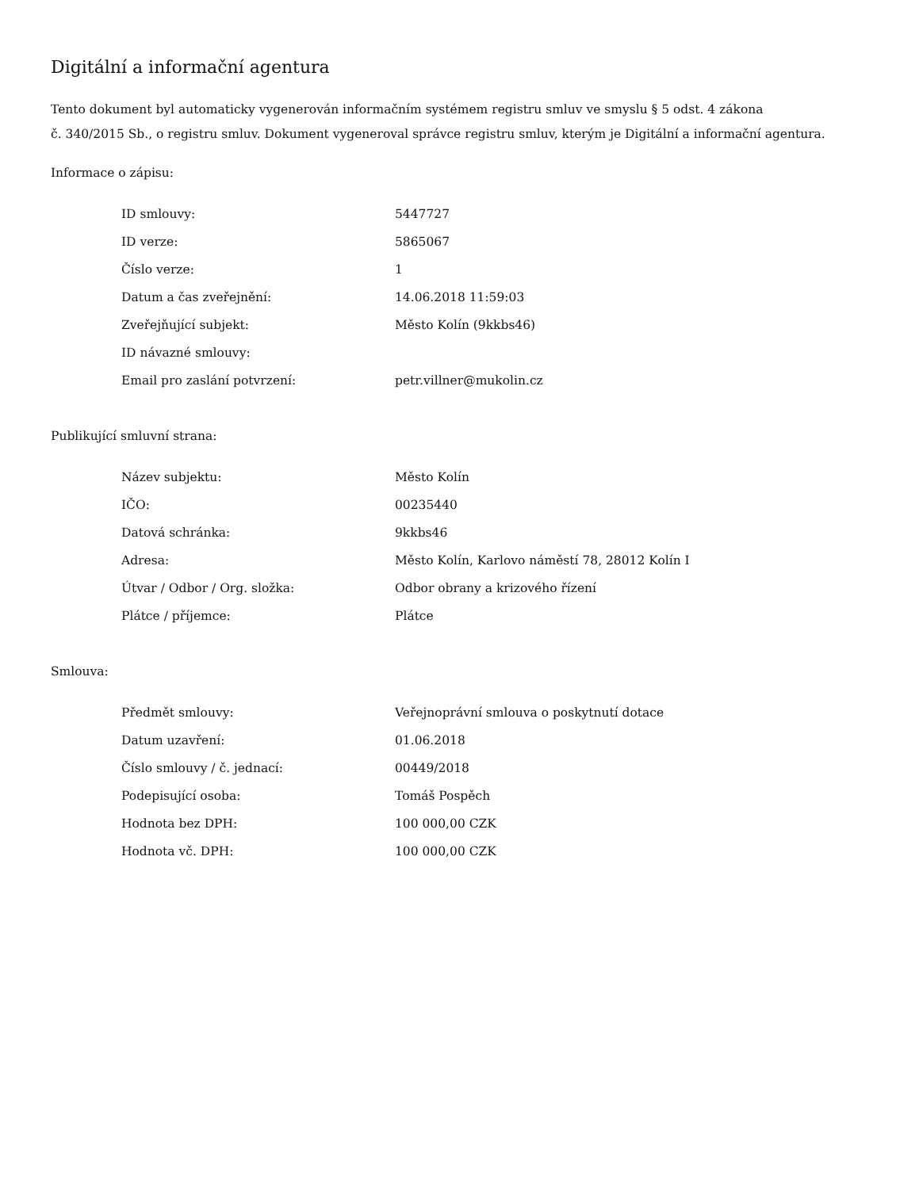Digitální a informační agentura
Tento dokument byl automaticky vygenerován informačním systémem registru smluv ve smyslu § 5 odst. 4 zákona
č. 340/2015 Sb., o registru smluv. Dokument vygeneroval správce registru smluv, kterým je Digitální a informační agentura.
Informace o zápisu:
| ID smlouvy: | 5447727 |
| ID verze: | 5865067 |
| Číslo verze: | 1 |
| Datum a čas zveřejnění: | 14.06.2018 11:59:03 |
| Zveřejňující subjekt: | Město Kolín (9kkbs46) |
| ID návazné smlouvy: | |
| Email pro zaslání potvrzení: | petr.villner@mukolin.cz |
Publikující smluvní strana:
| Název subjektu: | Město Kolín |
| IČO: | 00235440 |
| Datová schránka: | 9kkbs46 |
| Adresa: | Město Kolín, Karlovo náměstí 78, 28012 Kolín I |
| Útvar / Odbor / Org. složka: | Odbor obrany a krizového řízení |
| Plátce / příjemce: | Plátce |
Smlouva:
| Předmět smlouvy: | Veřejnoprávní smlouva o poskytnutí dotace |
| Datum uzavření: | 01.06.2018 |
| Číslo smlouvy / č. jednací: | 00449/2018 |
| Podepisující osoba: | Tomáš Pospěch |
| Hodnota bez DPH: | 100 000,00 CZK |
| Hodnota vč. DPH: | 100 000,00 CZK |